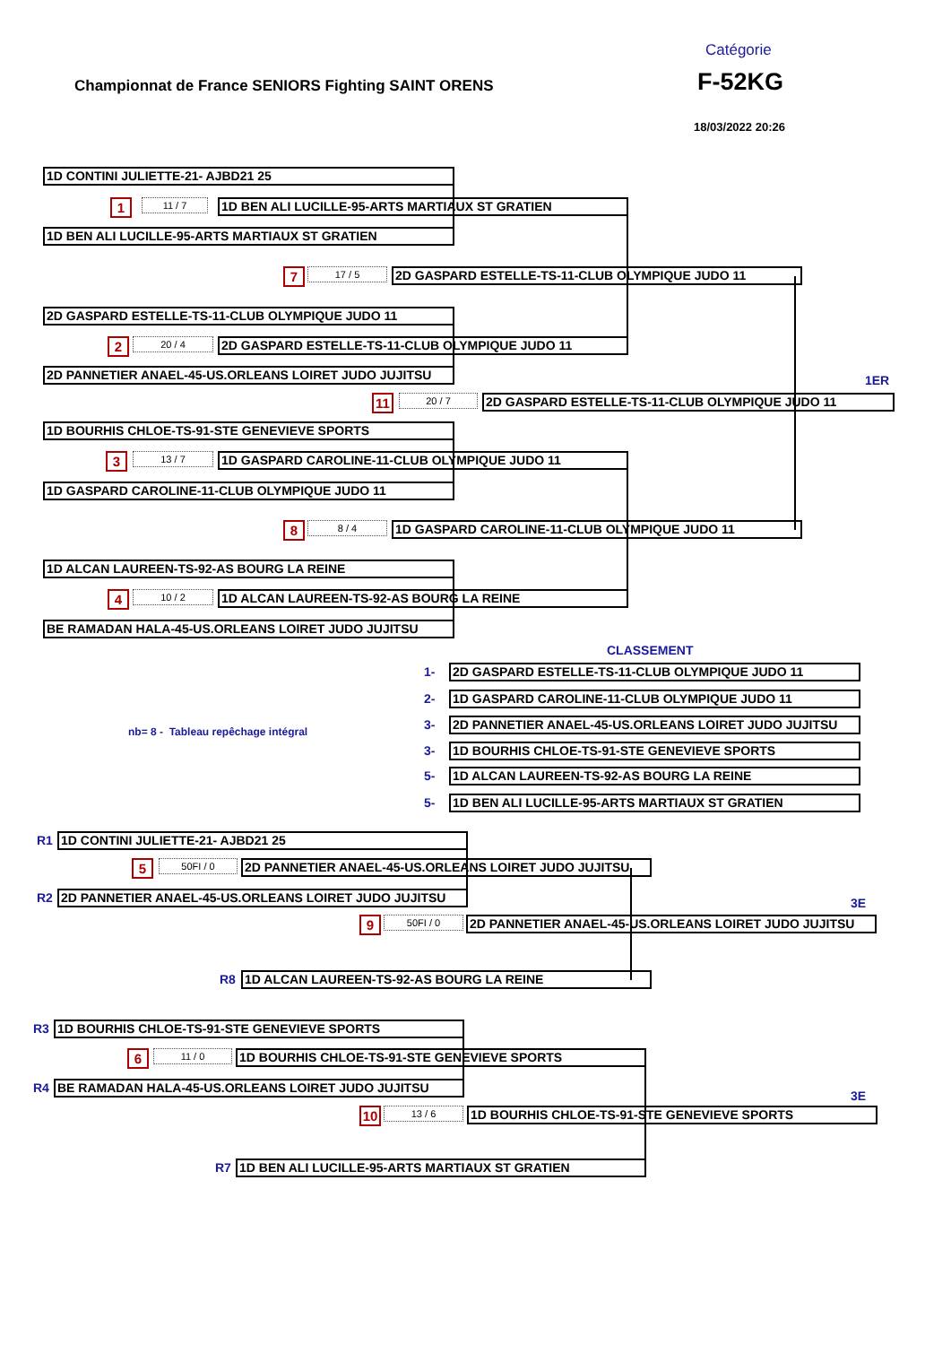Catégorie
Championnat de France SENIORS Fighting SAINT ORENS
F-52KG
18/03/2022 20:26
1D CONTINI JULIETTE-21- AJBD21 25
1
11 / 7
1D BEN ALI LUCILLE-95-ARTS MARTIAUX ST GRATIEN
1D BEN ALI LUCILLE-95-ARTS MARTIAUX ST GRATIEN
7
17 / 5
2D GASPARD ESTELLE-TS-11-CLUB OLYMPIQUE JUDO 11
2D GASPARD ESTELLE-TS-11-CLUB OLYMPIQUE JUDO 11
2
20 / 4
2D GASPARD ESTELLE-TS-11-CLUB OLYMPIQUE JUDO 11
2D PANNETIER ANAEL-45-US.ORLEANS LOIRET JUDO JUJITSU
1ER
11
20 / 7
2D GASPARD ESTELLE-TS-11-CLUB OLYMPIQUE JUDO 11
1D BOURHIS CHLOE-TS-91-STE GENEVIEVE SPORTS
3
13 / 7
1D GASPARD CAROLINE-11-CLUB OLYMPIQUE JUDO 11
1D GASPARD CAROLINE-11-CLUB OLYMPIQUE JUDO 11
8
8 / 4
1D GASPARD CAROLINE-11-CLUB OLYMPIQUE JUDO 11
1D ALCAN LAUREEN-TS-92-AS BOURG LA REINE
4
10 / 2
1D ALCAN LAUREEN-TS-92-AS BOURG LA REINE
BE RAMADAN HALA-45-US.ORLEANS LOIRET JUDO JUJITSU
CLASSEMENT
1-
2D GASPARD ESTELLE-TS-11-CLUB OLYMPIQUE JUDO 11
2-
1D GASPARD CAROLINE-11-CLUB OLYMPIQUE JUDO 11
nb= 8 - Tableau repêchage intégral
3-
2D PANNETIER ANAEL-45-US.ORLEANS LOIRET JUDO JUJITSU
3-
1D BOURHIS CHLOE-TS-91-STE GENEVIEVE SPORTS
5-
1D ALCAN LAUREEN-TS-92-AS BOURG LA REINE
5-
1D BEN ALI LUCILLE-95-ARTS MARTIAUX ST GRATIEN
R1
1D CONTINI JULIETTE-21- AJBD21 25
5
50FI / 0
2D PANNETIER ANAEL-45-US.ORLEANS LOIRET JUDO JUJITSU
R2
2D PANNETIER ANAEL-45-US.ORLEANS LOIRET JUDO JUJITSU
3E
9
50FI / 0
2D PANNETIER ANAEL-45-US.ORLEANS LOIRET JUDO JUJITSU
R8
1D ALCAN LAUREEN-TS-92-AS BOURG LA REINE
R3
1D BOURHIS CHLOE-TS-91-STE GENEVIEVE SPORTS
6
11 / 0
1D BOURHIS CHLOE-TS-91-STE GENEVIEVE SPORTS
R4
BE RAMADAN HALA-45-US.ORLEANS LOIRET JUDO JUJITSU
3E
10
13 / 6
1D BOURHIS CHLOE-TS-91-STE GENEVIEVE SPORTS
R7
1D BEN ALI LUCILLE-95-ARTS MARTIAUX ST GRATIEN